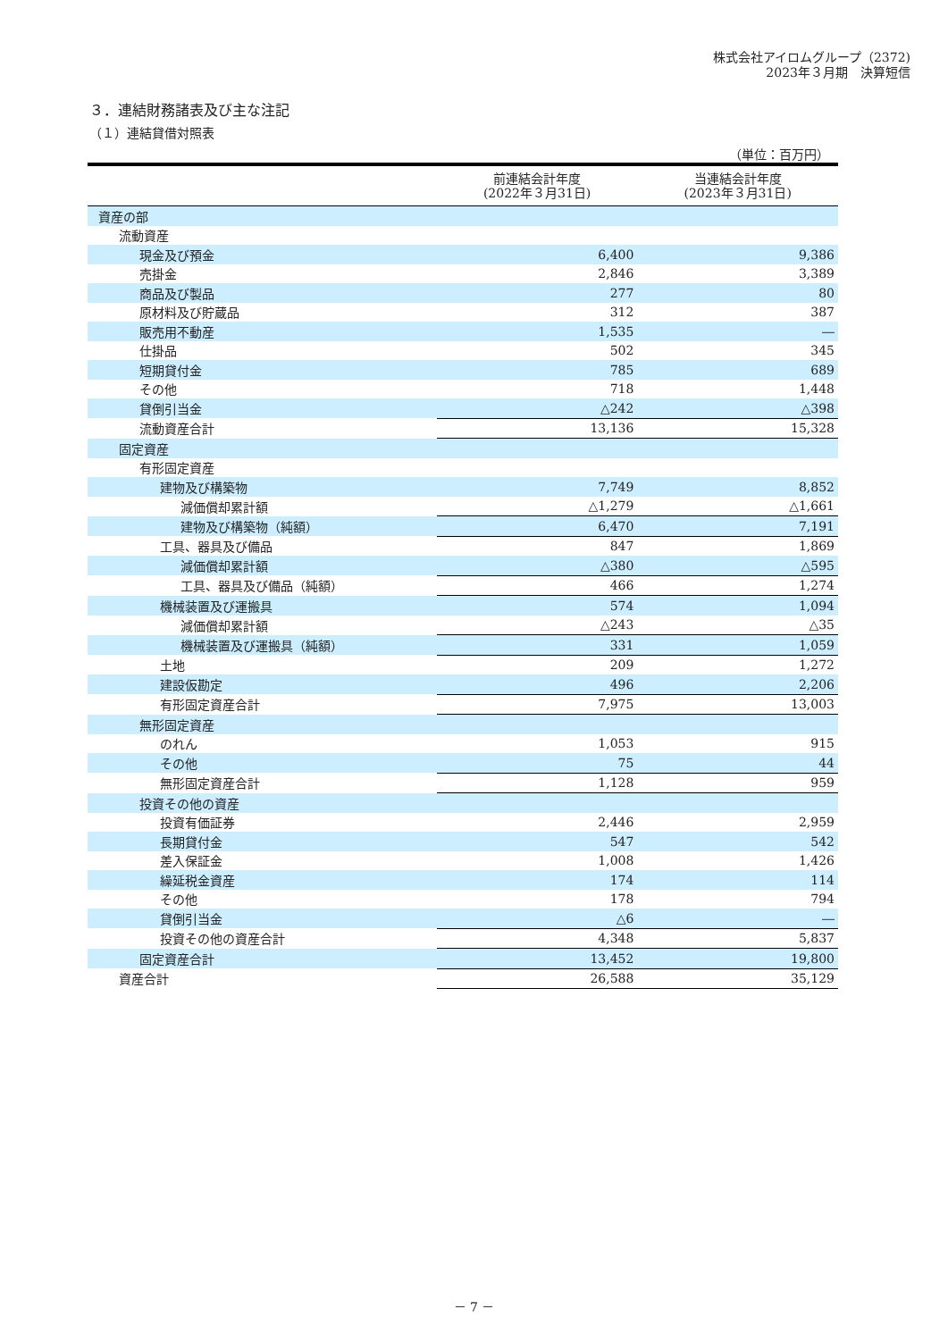株式会社アイロムグループ（2372)
2023年３月期　決算短信
３．連結財務諸表及び主な注記
（１）連結貸借対照表
（単位：百万円）
| | 前連結会計年度 (2022年３月31日) | 当連結会計年度 (2023年３月31日) |
| --- | --- | --- |
| 資産の部 | | |
| 流動資産 | | |
| 現金及び預金 | 6,400 | 9,386 |
| 売掛金 | 2,846 | 3,389 |
| 商品及び製品 | 277 | 80 |
| 原材料及び貯蔵品 | 312 | 387 |
| 販売用不動産 | 1,535 | ― |
| 仕掛品 | 502 | 345 |
| 短期貸付金 | 785 | 689 |
| その他 | 718 | 1,448 |
| 貸倒引当金 | △242 | △398 |
| 流動資産合計 | 13,136 | 15,328 |
| 固定資産 | | |
| 有形固定資産 | | |
| 建物及び構築物 | 7,749 | 8,852 |
| 減価償却累計額 | △1,279 | △1,661 |
| 建物及び構築物（純額） | 6,470 | 7,191 |
| 工具、器具及び備品 | 847 | 1,869 |
| 減価償却累計額 | △380 | △595 |
| 工具、器具及び備品（純額） | 466 | 1,274 |
| 機械装置及び運搬具 | 574 | 1,094 |
| 減価償却累計額 | △243 | △35 |
| 機械装置及び運搬具（純額） | 331 | 1,059 |
| 土地 | 209 | 1,272 |
| 建設仮勘定 | 496 | 2,206 |
| 有形固定資産合計 | 7,975 | 13,003 |
| 無形固定資産 | | |
| のれん | 1,053 | 915 |
| その他 | 75 | 44 |
| 無形固定資産合計 | 1,128 | 959 |
| 投資その他の資産 | | |
| 投資有価証券 | 2,446 | 2,959 |
| 長期貸付金 | 547 | 542 |
| 差入保証金 | 1,008 | 1,426 |
| 繰延税金資産 | 174 | 114 |
| その他 | 178 | 794 |
| 貸倒引当金 | △6 | ― |
| 投資その他の資産合計 | 4,348 | 5,837 |
| 固定資産合計 | 13,452 | 19,800 |
| 資産合計 | 26,588 | 35,129 |
－ 7 －